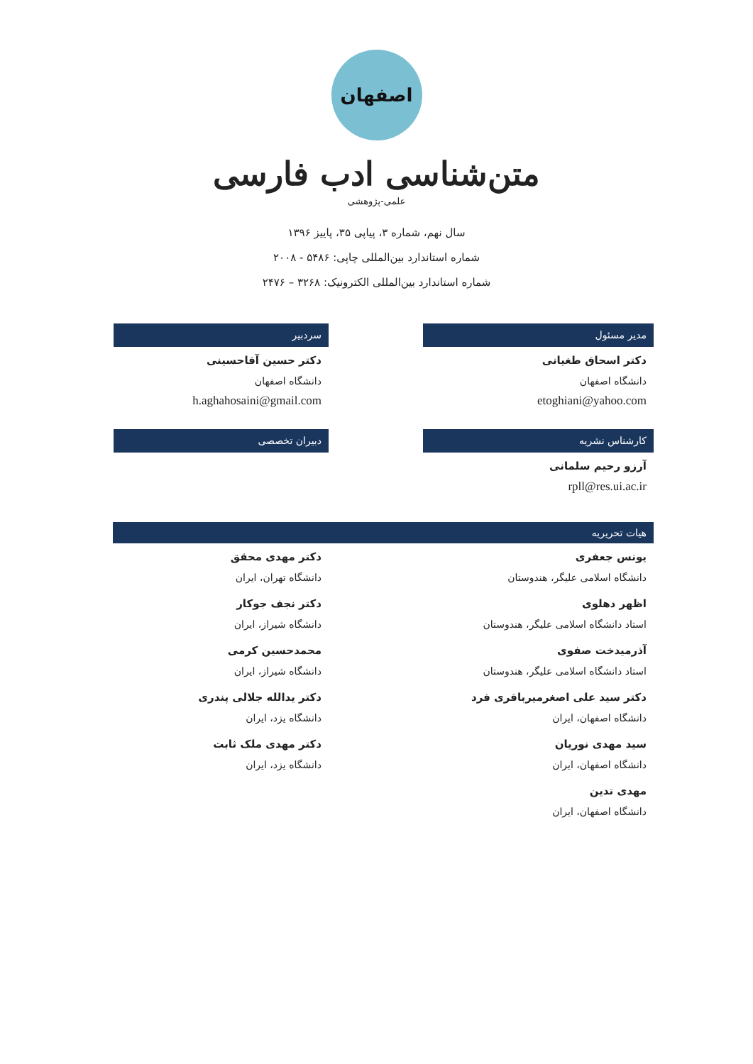اصفهان
متن‌شناسی ادب فارسی
علمی-پژوهشی
سال نهم، شماره ۳، پیاپی ۳۵، پاییز ۱۳۹۶
شماره استاندارد بین‌المللی چاپی: ۵۴۸۶ - ۲۰۰۸
شماره استاندارد بین‌المللی الکترونیک: ۳۲۶۸ – ۲۴۷۶
مدیر مسئول
دکتر اسحاق طغیانی
دانشگاه اصفهان
etoghiani@yahoo.com
سردبیر
دکتر حسین آقاحسینی
دانشگاه اصفهان
h.aghahosaini@gmail.com
کارشناس نشریه
آرزو رحیم سلمانی
rpll@res.ui.ac.ir
دبیران تخصصی
هیات تحریریه
یونس جعفری
دانشگاه اسلامی علیگر، هندوستان
اظهر دهلوی
استاد دانشگاه اسلامی علیگر، هندوستان
آذرمیدخت صفوی
استاد دانشگاه اسلامی علیگر، هندوستان
دکتر سید علی اصغرمیرباقری فرد
دانشگاه اصفهان، ایران
سید مهدی نوریان
دانشگاه اصفهان، ایران
مهدی تدین
دانشگاه اصفهان، ایران
دکتر مهدی محقق
دانشگاه تهران، ایران
دکتر نجف جوکار
دانشگاه شیراز، ایران
محمدحسین کرمی
دانشگاه شیراز، ایران
دکتر یدالله جلالی پندری
دانشگاه یزد، ایران
دکتر مهدی ملک ثابت
دانشگاه یزد، ایران